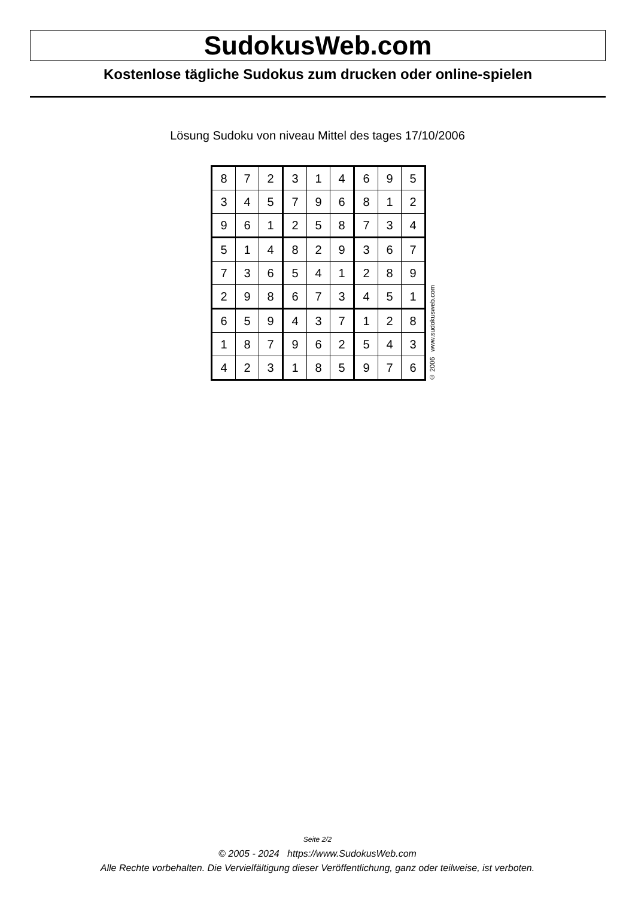SudokusWeb.com
Kostenlose tägliche Sudokus zum drucken oder online-spielen
Lösung Sudoku von niveau Mittel des tages 17/10/2006
| 8 | 7 | 2 | 3 | 1 | 4 | 6 | 9 | 5 |
| 3 | 4 | 5 | 7 | 9 | 6 | 8 | 1 | 2 |
| 9 | 6 | 1 | 2 | 5 | 8 | 7 | 3 | 4 |
| 5 | 1 | 4 | 8 | 2 | 9 | 3 | 6 | 7 |
| 7 | 3 | 6 | 5 | 4 | 1 | 2 | 8 | 9 |
| 2 | 9 | 8 | 6 | 7 | 3 | 4 | 5 | 1 |
| 6 | 5 | 9 | 4 | 3 | 7 | 1 | 2 | 8 |
| 1 | 8 | 7 | 9 | 6 | 2 | 5 | 4 | 3 |
| 4 | 2 | 3 | 1 | 8 | 5 | 9 | 7 | 6 |
© 2006 www.sudokusweb.com
Seite 2/2
© 2005 - 2024 https://www.SudokusWeb.com
Alle Rechte vorbehalten. Die Vervielfältigung dieser Veröffentlichung, ganz oder teilweise, ist verboten.